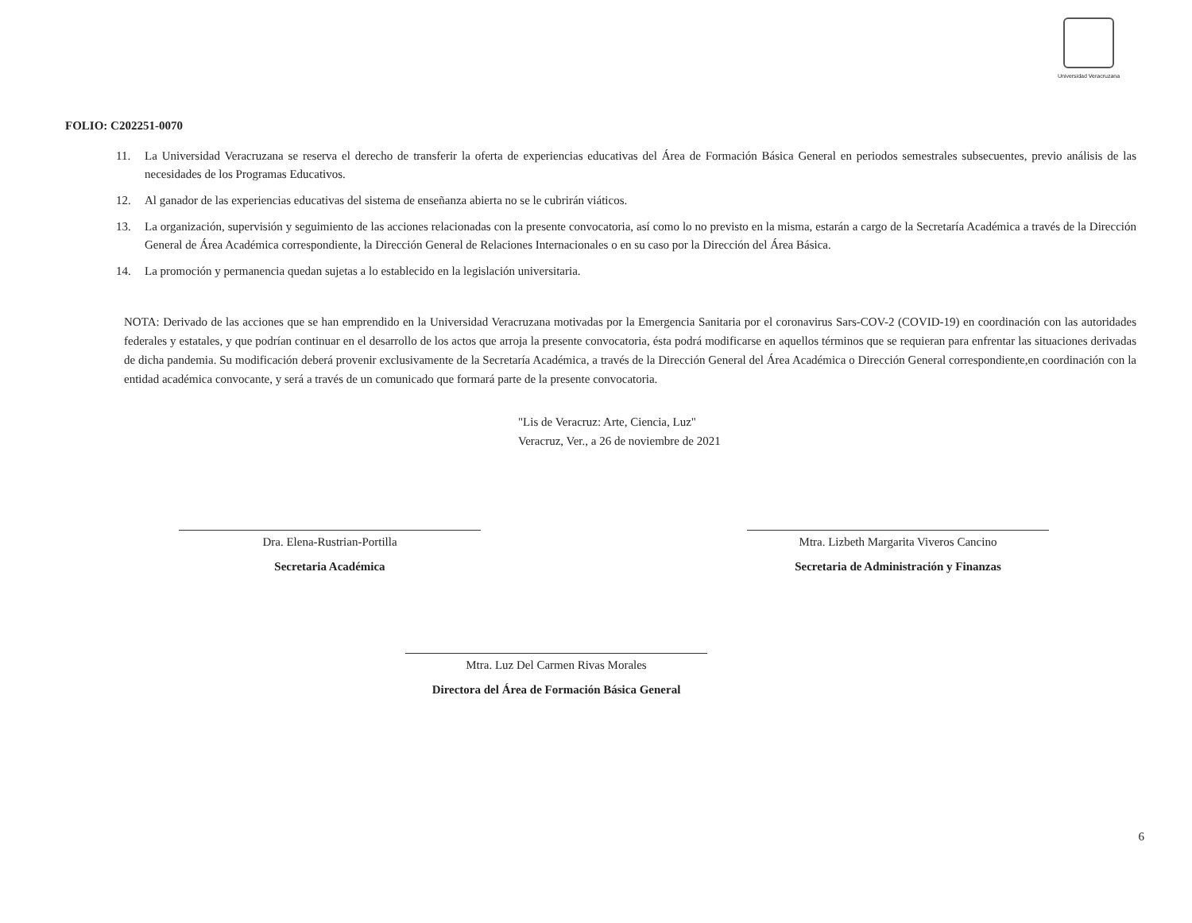Universidad Veracruzana
FOLIO: C202251-0070
11. La Universidad Veracruzana se reserva el derecho de transferir la oferta de experiencias educativas del Área de Formación Básica General en periodos semestrales subsecuentes, previo análisis de las necesidades de los Programas Educativos.
12. Al ganador de las experiencias educativas del sistema de enseñanza abierta no se le cubrirán viáticos.
13. La organización, supervisión y seguimiento de las acciones relacionadas con la presente convocatoria, así como lo no previsto en la misma, estarán a cargo de la Secretaría Académica a través de la Dirección General de Área Académica correspondiente, la Dirección General de Relaciones Internacionales o en su caso por la Dirección del Área Básica.
14. La promoción y permanencia quedan sujetas a lo establecido en la legislación universitaria.
NOTA: Derivado de las acciones que se han emprendido en la Universidad Veracruzana motivadas por la Emergencia Sanitaria por el coronavirus Sars-COV-2 (COVID-19) en coordinación con las autoridades federales y estatales, y que podrían continuar en el desarrollo de los actos que arroja la presente convocatoria, ésta podrá modificarse en aquellos términos que se requieran para enfrentar las situaciones derivadas de dicha pandemia. Su modificación deberá provenir exclusivamente de la Secretaría Académica, a través de la Dirección General del Área Académica o Dirección General correspondiente,en coordinación con la entidad académica convocante, y será a través de un comunicado que formará parte de la presente convocatoria.
"Lis de Veracruz: Arte, Ciencia, Luz"
Veracruz, Ver., a 26 de noviembre de 2021
Dra. Elena-Rustrian-Portilla
Secretaria Académica
Mtra. Lizbeth Margarita Viveros Cancino
Secretaria de Administración y Finanzas
Mtra. Luz Del Carmen Rivas Morales
Directora del Área de Formación Básica General
6